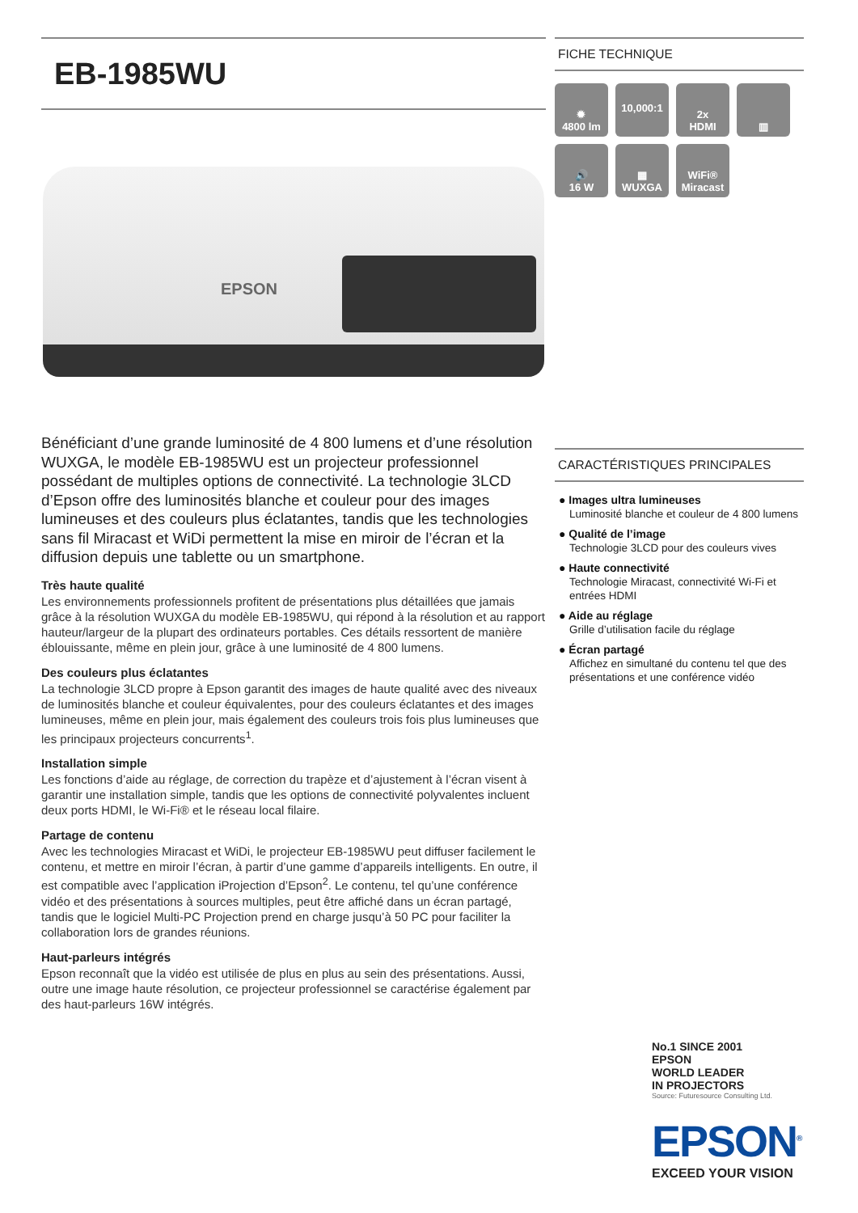EB-1985WU
EPSON
Bénéficiant d’une grande luminosité de 4 800 lumens et d’une résolution WUXGA, le modèle EB-1985WU est un projecteur professionnel possédant de multiples options de connectivité. La technologie 3LCD d’Epson offre des luminosités blanche et couleur pour des images lumineuses et des couleurs plus éclatantes, tandis que les technologies sans fil Miracast et WiDi permettent la mise en miroir de l’écran et la diffusion depuis une tablette ou un smartphone.
Très haute qualité
Les environnements professionnels profitent de présentations plus détaillées que jamais grâce à la résolution WUXGA du modèle EB-1985WU, qui répond à la résolution et au rapport hauteur/largeur de la plupart des ordinateurs portables. Ces détails ressortent de manière éblouissante, même en plein jour, grâce à une luminosité de 4 800 lumens.
Des couleurs plus éclatantes
La technologie 3LCD propre à Epson garantit des images de haute qualité avec des niveaux de luminosités blanche et couleur équivalentes, pour des couleurs éclatantes et des images lumineuses, même en plein jour, mais également des couleurs trois fois plus lumineuses que les principaux projecteurs concurrents<sup>1</sup>.
Installation simple
Les fonctions d’aide au réglage, de correction du trapèze et d’ajustement à l’écran visent à garantir une installation simple, tandis que les options de connectivité polyvalentes incluent deux ports HDMI, le Wi-Fi® et le réseau local filaire.
Partage de contenu
Avec les technologies Miracast et WiDi, le projecteur EB-1985WU peut diffuser facilement le contenu, et mettre en miroir l’écran, à partir d’une gamme d’appareils intelligents. En outre, il est compatible avec l’application iProjection d’Epson<sup>2</sup>. Le contenu, tel qu’une conférence vidéo et des présentations à sources multiples, peut être affiché dans un écran partagé, tandis que le logiciel Multi-PC Projection prend en charge jusqu’à 50 PC pour faciliter la collaboration lors de grandes réunions.
Haut-parleurs intégrés
Epson reconnaît que la vidéo est utilisée de plus en plus au sein des présentations. Aussi, outre une image haute résolution, ce projecteur professionnel se caractérise également par des haut-parleurs 16W intégrés.
FICHE TECHNIQUE
✹
4800 lm
10,000:1
2x
HDMI
▥
🔊
16 W
▦
WUXGA
WiFi®
Miracast
CARACTÉRISTIQUES PRINCIPALES
● Images ultra lumineuses
Luminosité blanche et couleur de 4 800 lumens
● Qualité de l’image
Technologie 3LCD pour des couleurs vives
● Haute connectivité
Technologie Miracast, connectivité Wi-Fi et entrées HDMI
● Aide au réglage
Grille d’utilisation facile du réglage
● Écran partagé
Affichez en simultané du contenu tel que des présentations et une conférence vidéo
No.1 SINCE 2001
EPSON
WORLD LEADER
IN PROJECTORS
Source: Futuresource Consulting Ltd.
EPSON<sup>®</sup>
EXCEED YOUR VISION